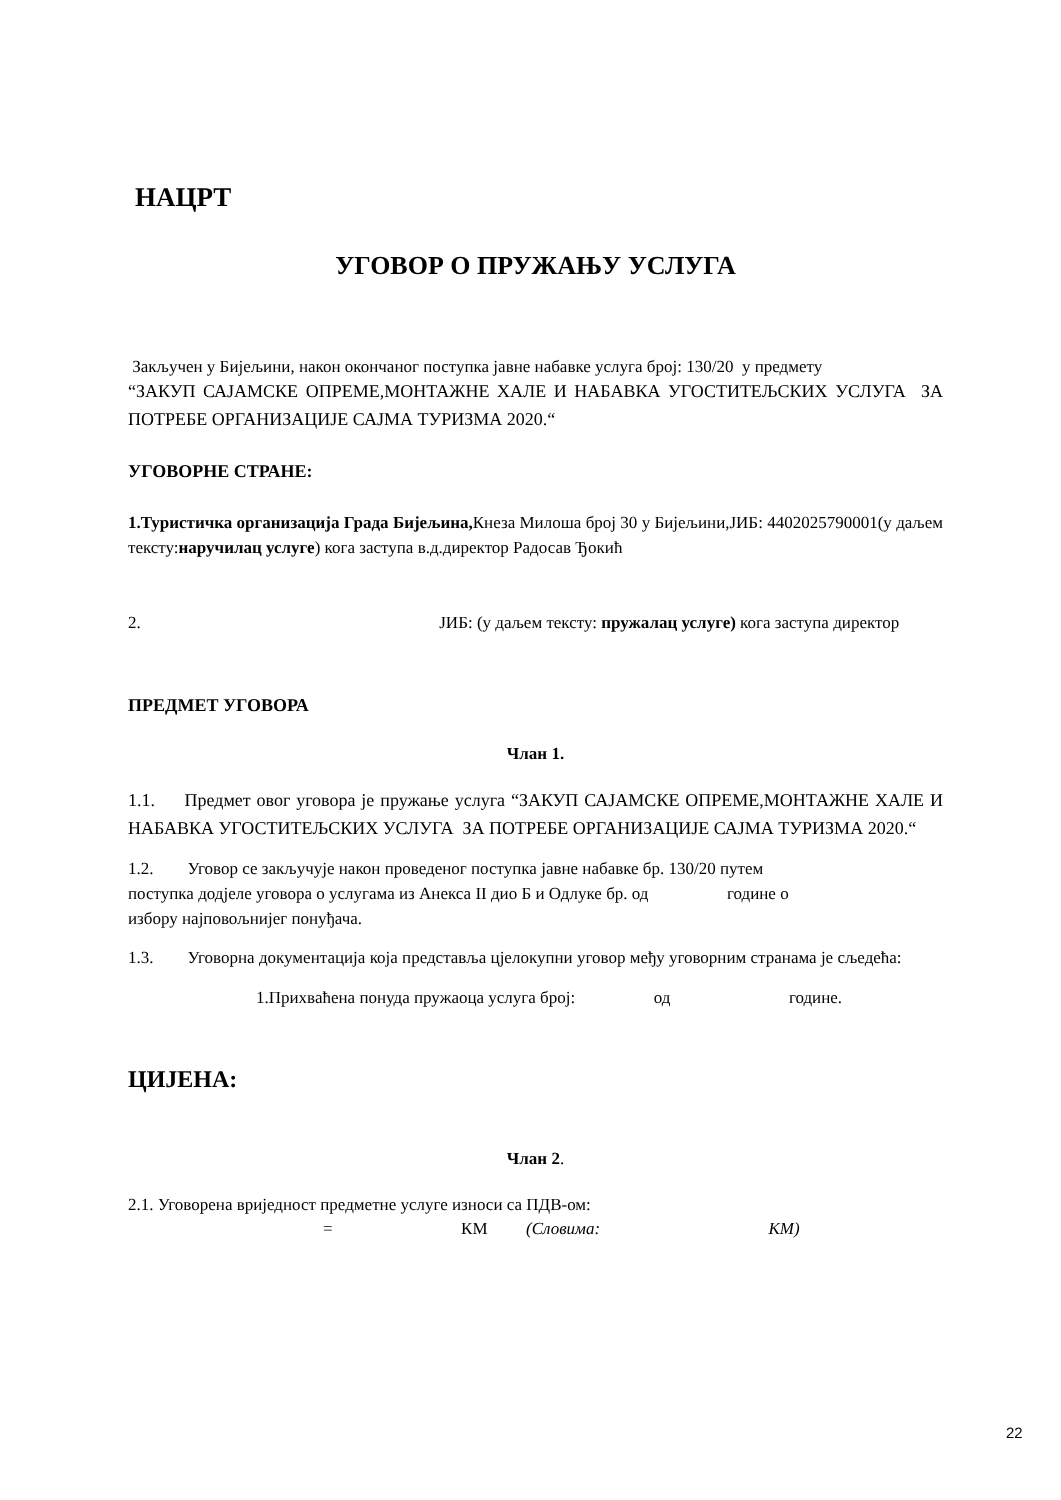НАЦРТ
УГОВОР О ПРУЖАЊУ УСЛУГА
Закључен у Бијељини, након окончаног поступка јавне набавке услуга број: 130/20 у предмету
“ЗАКУП САЈАМСКЕ ОПРЕМЕ,МОНТАЖНЕ ХАЛЕ И НАБАВКА УГОСТИТЕЉСКИХ УСЛУГА ЗА ПОТРЕБЕ ОРГАНИЗАЦИЈЕ САЈМА ТУРИЗМА 2020.“
УГОВОРНЕ СТРАНЕ:
1.Туристичка организација Града Бијељина, Кнеза Милоша број 30 у Бијељини,ЈИБ: 4402025790001(у даљем тексту:наручилац услуге) кога заступа в.д.директор Радосав Ђокић
2. ЈИБ: (у даљем тексту: пружалац услуге) кога заступа директор
ПРЕДМЕТ УГОВОРА
Члан 1.
1.1. Предмет овог уговора је пружање услуга “ЗАКУП САЈАМСКЕ ОПРЕМЕ,МОНТАЖНЕ ХАЛЕ И НАБАВКА УГОСТИТЕЉСКИХ УСЛУГА ЗА ПОТРЕБЕ ОРГАНИЗАЦИЈЕ САЈМА ТУРИЗМА 2020.“
1.2. Уговор се закључује након проведеног поступка јавне набавке бр. 130/20 путем
поступка додјеле уговора о услугама из Анекса II дио Б и Одлуке бр. од године о
избору најповољнијег понуђача.
1.3. Уговорна документација која представља цјелокупни уговор међу уговорним странама је сљедећа:
1.Прихваћена понуда пружаоца услуга број: од године.
ЦИЈЕНА:
Члан 2.
2.1. Уговорена вриједност предметне услуге износи са ПДВ-ом:
= КМ (Словима: КМ)
22